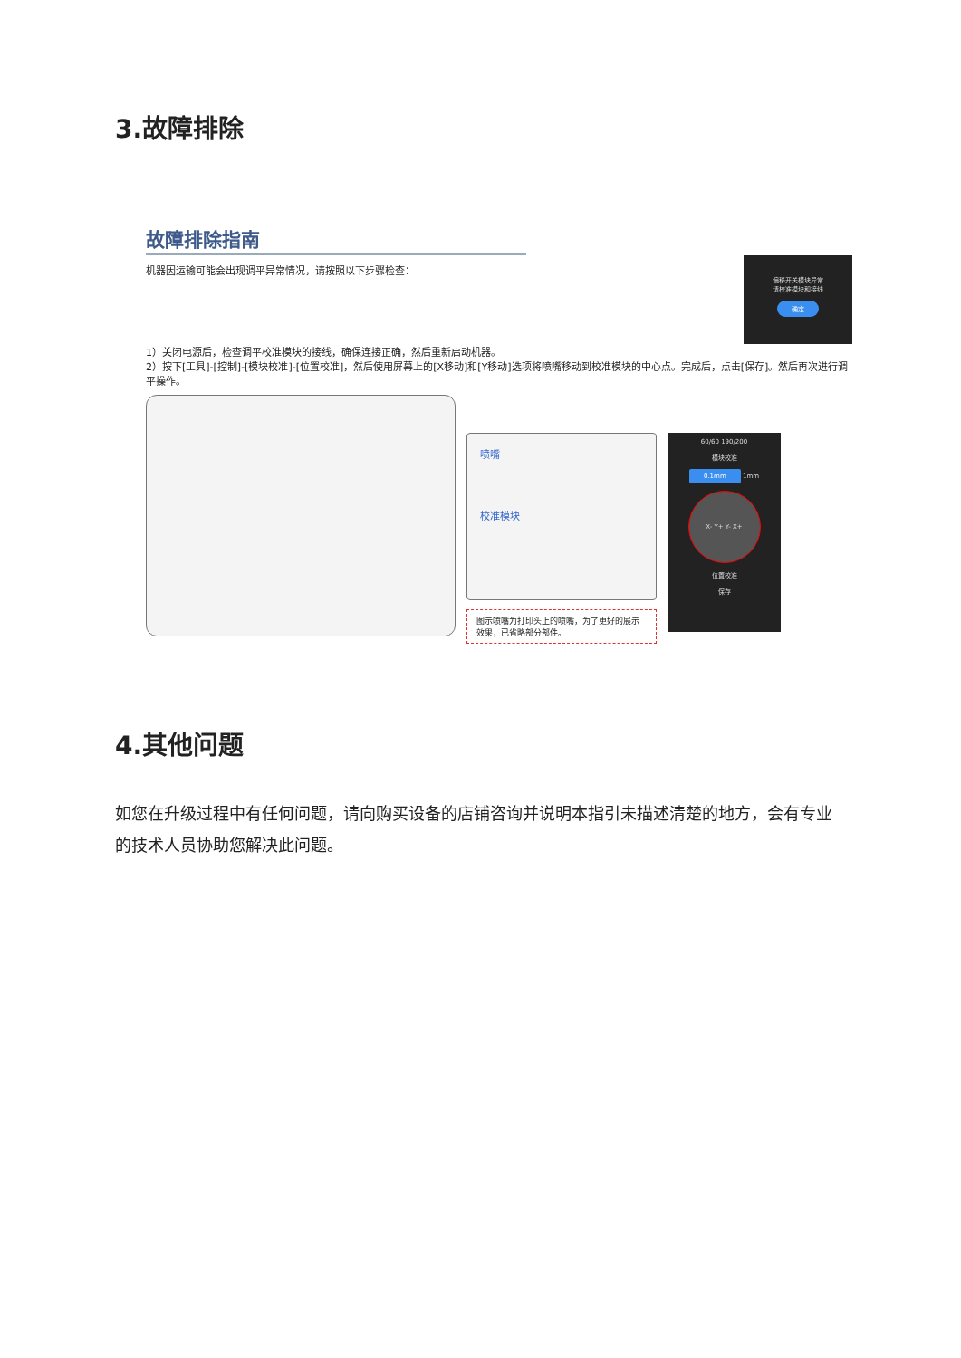3.故障排除
故障排除指南
机器因运输可能会出现调平异常情况，请按照以下步骤检查：
偏移开关模块异常
请校准模块和接线
确定
1）关闭电源后，检查调平校准模块的接线，确保连接正确，然后重新启动机器。
2）按下[工具]-[控制]-[模块校准]-[位置校准]，然后使用屏幕上的[X移动]和[Y移动]选项将喷嘴移动到校准模块的中心点。完成后，点击[保存]。然后再次进行调平操作。
喷嘴
校准模块
图示喷嘴为打印头上的喷嘴，为了更好的展示效果，已省略部分部件。
60/60 190/200
模块校准
0.1mm 1mm
X- Y+ Y- X+
位置校准
保存
4.其他问题
如您在升级过程中有任何问题，请向购买设备的店铺咨询并说明本指引未描述清楚的地方，会有专业的技术人员协助您解决此问题。